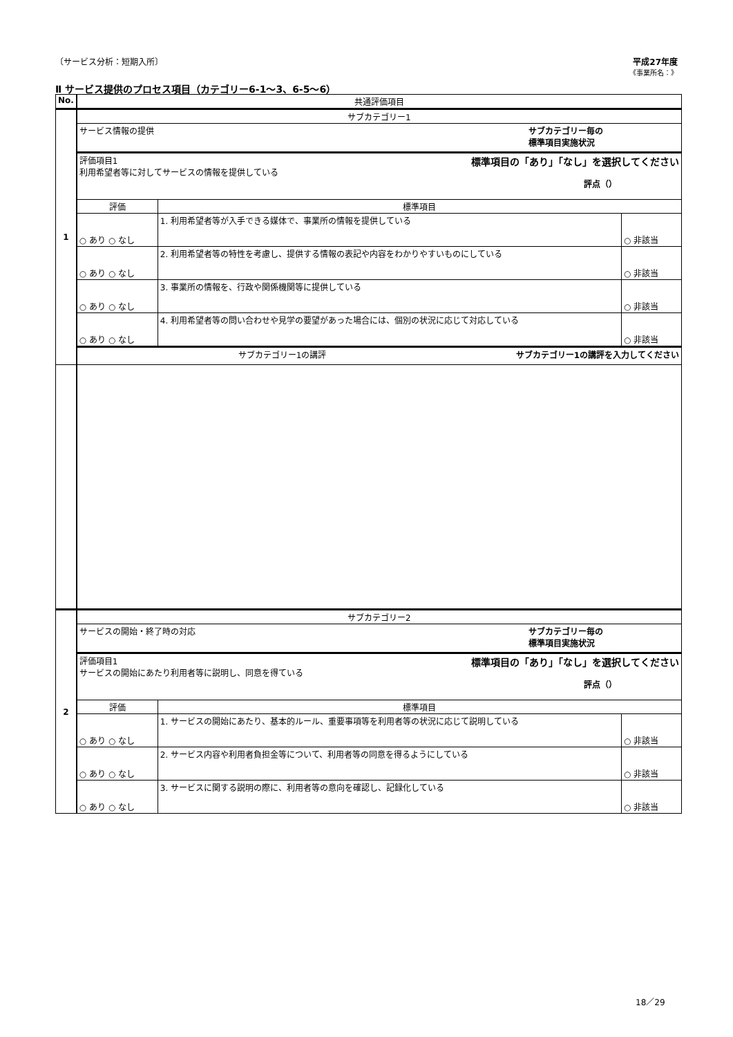〔サービス分析：短期入所〕 平成27年度
《事業所名：》
Ⅱ サービス提供のプロセス項目（カテゴリー6-1～3、6-5～6）
| No. | 共通評価項目 | | |
| --- | --- | --- | --- |
| 1 | サブカテゴリー1 | | |
| | サービス情報の提供 サブカテゴリー毎の 標準項目実施状況 | | |
| | 評価項目1 標準項目の「あり」「なし」を選択してください 利用希望者等に対してサービスの情報を提供している 評点（） | | |
| | 評価 | 標準項目 | |
| | ○ あり ○ なし | 1. 利用希望者等が入手できる媒体で、事業所の情報を提供している | ○ 非該当 |
| | ○ あり ○ なし | 2. 利用希望者等の特性を考慮し、提供する情報の表記や内容をわかりやすいものにしている | ○ 非該当 |
| | ○ あり ○ なし | 3. 事業所の情報を、行政や関係機関等に提供している | ○ 非該当 |
| | ○ あり ○ なし | 4. 利用希望者等の問い合わせや見学の要望があった場合には、個別の状況に応じて対応している | ○ 非該当 |
| | サブカテゴリー1の講評 サブカテゴリー1の講評を入力してください | | |
| 2 | サブカテゴリー2 | | |
| | サービスの開始・終了時の対応 サブカテゴリー毎の 標準項目実施状況 | | |
| | 評価項目1 標準項目の「あり」「なし」を選択してください サービスの開始にあたり利用者等に説明し、同意を得ている 評点（） | | |
| | 評価 | 標準項目 | |
| | ○ あり ○ なし | 1. サービスの開始にあたり、基本的ルール、重要事項等を利用者等の状況に応じて説明している | ○ 非該当 |
| | ○ あり ○ なし | 2. サービス内容や利用者負担金等について、利用者等の同意を得るようにしている | ○ 非該当 |
| | ○ あり ○ なし | 3. サービスに関する説明の際に、利用者等の意向を確認し、記録化している | ○ 非該当 |
18／29